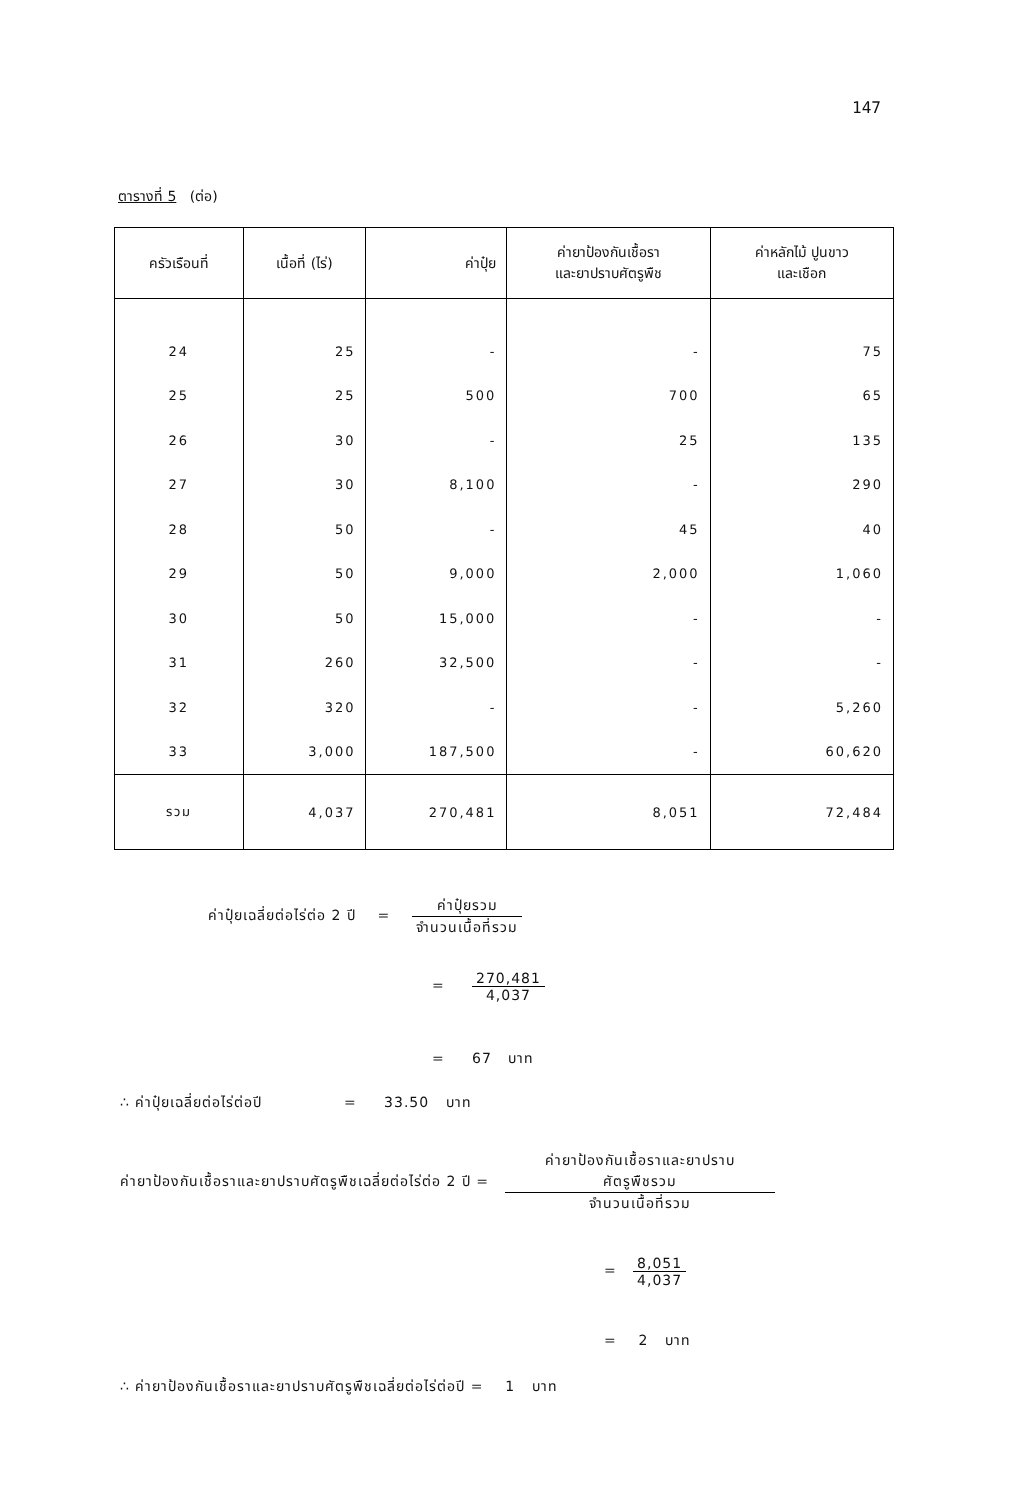147
ตารางที่ 5 (ต่อ)
| ครัวเรือนที่ | เนื้อที่ (ไร่) | ค่าปุ๋ย | ค่ายาป้องกันเชื้อรา และยาปราบศัตรูพืช | ค่าหลักไม้ ปูนขาว และเชือก |
| --- | --- | --- | --- | --- |
| 24 | 25 | - | - | 75 |
| 25 | 25 | 500 | 700 | 65 |
| 26 | 30 | - | 25 | 135 |
| 27 | 30 | 8,100 | - | 290 |
| 28 | 50 | - | 45 | 40 |
| 29 | 50 | 9,000 | 2,000 | 1,060 |
| 30 | 50 | 15,000 | - | - |
| 31 | 260 | 32,500 | - | - |
| 32 | 320 | - | - | 5,260 |
| 33 | 3,000 | 187,500 | - | 60,620 |
| รวม | 4,037 | 270,481 | 8,051 | 72,484 |
ค่าปุ๋ยเฉลี่ยต่อไร่ต่อ 2 ปี = ค่าปุ๋ยรวม จำนวนเนื้อที่รวม
= 270,481 4,037
= 67 บาท
∴ ค่าปุ๋ยเฉลี่ยต่อไร่ต่อปี = 33.50 บาท
ค่ายาป้องกันเชื้อราและยาปราบศัตรูพืชเฉลี่ยต่อไร่ต่อ 2 ปี = ค่ายาป้องกันเชื้อราและยาปราบ
ศัตรูพืชรวม จำนวนเนื้อที่รวม
= 8,051 4,037
= 2 บาท
∴ ค่ายาป้องกันเชื้อราและยาปราบศัตรูพืชเฉลี่ยต่อไร่ต่อปี = 1 บาท